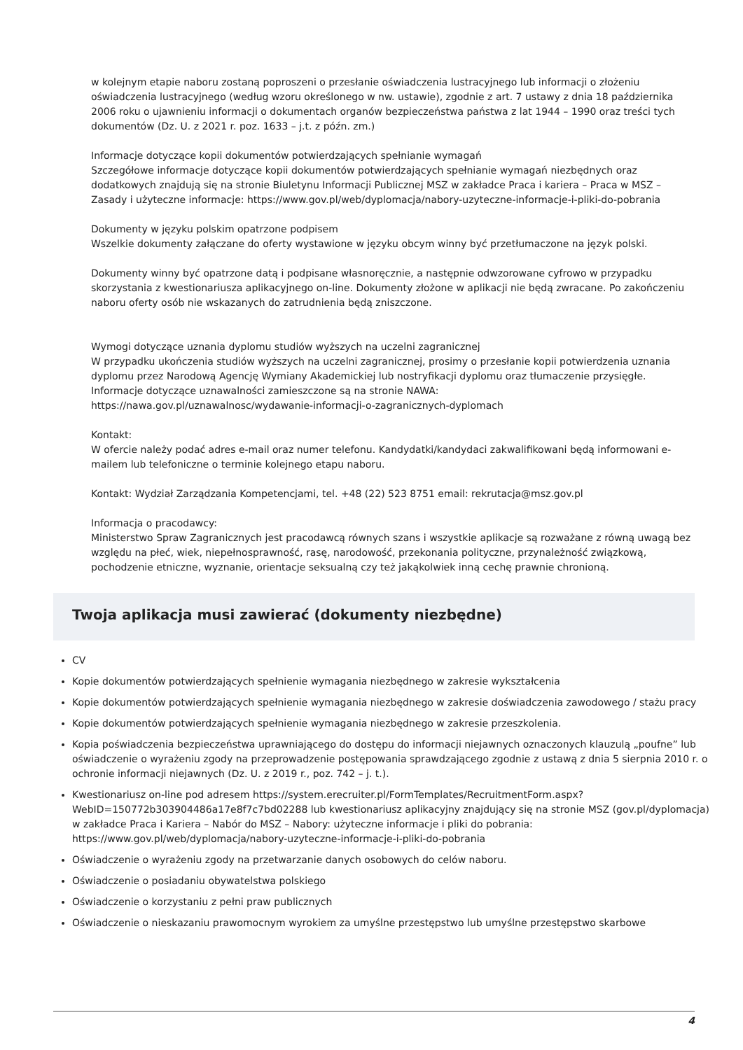w kolejnym etapie naboru zostaną poproszeni o przesłanie oświadczenia lustracyjnego lub informacji o złożeniu oświadczenia lustracyjnego (według wzoru określonego w nw. ustawie), zgodnie z art. 7 ustawy z dnia 18 października 2006 roku o ujawnieniu informacji o dokumentach organów bezpieczeństwa państwa z lat 1944 – 1990 oraz treści tych dokumentów (Dz. U. z 2021 r. poz. 1633 – j.t. z późn. zm.)
Informacje dotyczące kopii dokumentów potwierdzających spełnianie wymagań
Szczegółowe informacje dotyczące kopii dokumentów potwierdzających spełnianie wymagań niezbędnych oraz dodatkowych znajdują się na stronie Biuletynu Informacji Publicznej MSZ w zakładce Praca i kariera – Praca w MSZ – Zasady i użyteczne informacje: https://www.gov.pl/web/dyplomacja/nabory-uzyteczne-informacje-i-pliki-do-pobrania
Dokumenty w języku polskim opatrzone podpisem
Wszelkie dokumenty załączane do oferty wystawione w języku obcym winny być przetłumaczone na język polski.
Dokumenty winny być opatrzone datą i podpisane własnoręcznie, a następnie odwzorowane cyfrowo w przypadku skorzystania z kwestionariusza aplikacyjnego on-line. Dokumenty złożone w aplikacji nie będą zwracane. Po zakończeniu naboru oferty osób nie wskazanych do zatrudnienia będą zniszczone.
Wymogi dotyczące uznania dyplomu studiów wyższych na uczelni zagranicznej
W przypadku ukończenia studiów wyższych na uczelni zagranicznej, prosimy o przesłanie kopii potwierdzenia uznania dyplomu przez Narodową Agencję Wymiany Akademickiej lub nostryfikacji dyplomu oraz tłumaczenie przysięgłe. Informacje dotyczące uznawalności zamieszczone są na stronie NAWA:
https://nawa.gov.pl/uznawalnosc/wydawanie-informacji-o-zagranicznych-dyplomach
Kontakt:
W ofercie należy podać adres e-mail oraz numer telefonu. Kandydatki/kandydaci zakwalifikowani będą informowani e-mailem lub telefoniczne o terminie kolejnego etapu naboru.
Kontakt: Wydział Zarządzania Kompetencjami, tel. +48 (22) 523 8751 email: rekrutacja@msz.gov.pl
Informacja o pracodawcy:
Ministerstwo Spraw Zagranicznych jest pracodawcą równych szans i wszystkie aplikacje są rozważane z równą uwagą bez względu na płeć, wiek, niepełnosprawność, rasę, narodowość, przekonania polityczne, przynależność związkową, pochodzenie etniczne, wyznanie, orientacje seksualną czy też jakąkolwiek inną cechę prawnie chronioną.
Twoja aplikacja musi zawierać (dokumenty niezbędne)
CV
Kopie dokumentów potwierdzających spełnienie wymagania niezbędnego w zakresie wykształcenia
Kopie dokumentów potwierdzających spełnienie wymagania niezbędnego w zakresie doświadczenia zawodowego / stażu pracy
Kopie dokumentów potwierdzających spełnienie wymagania niezbędnego w zakresie przeszkolenia.
Kopia poświadczenia bezpieczeństwa uprawniającego do dostępu do informacji niejawnych oznaczonych klauzulą „poufne” lub oświadczenie o wyrażeniu zgody na przeprowadzenie postępowania sprawdzającego zgodnie z ustawą z dnia 5 sierpnia 2010 r. o ochronie informacji niejawnych (Dz. U. z 2019 r., poz. 742 – j. t.).
Kwestionariusz on-line pod adresem https://system.erecruiter.pl/FormTemplates/RecruitmentForm.aspx?WebID=150772b303904486a17e8f7c7bd02288 lub kwestionariusz aplikacyjny znajdujący się na stronie MSZ (gov.pl/dyplomacja) w zakładce Praca i Kariera – Nabór do MSZ – Nabory: użyteczne informacje i pliki do pobrania: https://www.gov.pl/web/dyplomacja/nabory-uzyteczne-informacje-i-pliki-do-pobrania
Oświadczenie o wyrażeniu zgody na przetwarzanie danych osobowych do celów naboru.
Oświadczenie o posiadaniu obywatelstwa polskiego
Oświadczenie o korzystaniu z pełni praw publicznych
Oświadczenie o nieskazaniu prawomocnym wyrokiem za umyślne przestępstwo lub umyślne przestępstwo skarbowe
4